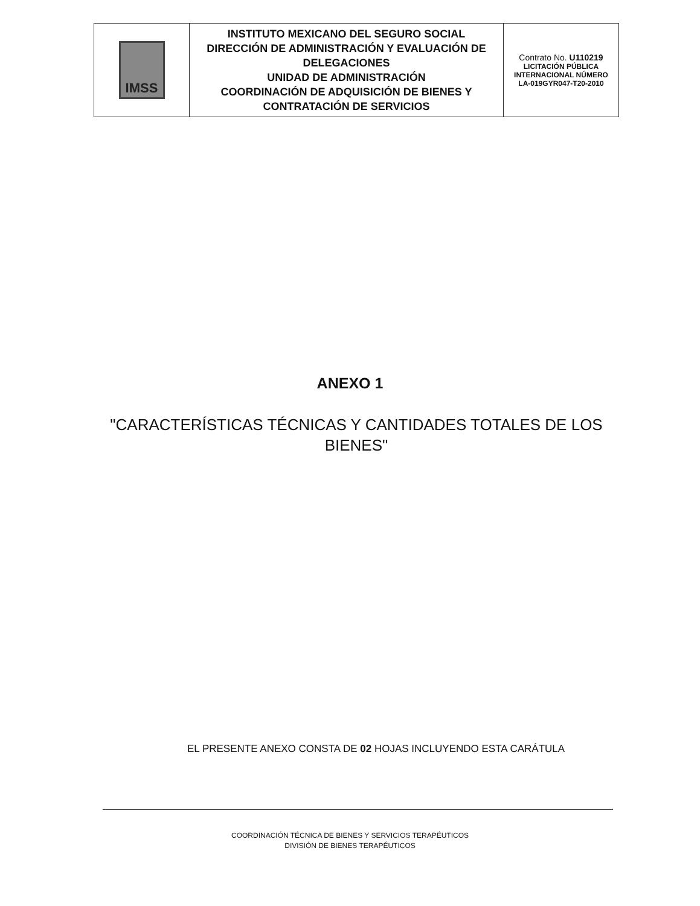| IMSS | INSTITUTO MEXICANO DEL SEGURO SOCIAL DIRECCIÓN DE ADMINISTRACIÓN Y EVALUACIÓN DE DELEGACIONES UNIDAD DE ADMINISTRACIÓN COORDINACIÓN DE ADQUISICIÓN DE BIENES Y CONTRATACIÓN DE SERVICIOS | Contrato No. U110219 LICITACIÓN PÚBLICA INTERNACIONAL NÚMERO LA-019GYR047-T20-2010 |
ANEXO 1
"CARACTERÍSTICAS TÉCNICAS Y CANTIDADES TOTALES DE LOS BIENES"
EL PRESENTE ANEXO CONSTA DE 02 HOJAS INCLUYENDO ESTA CARÁTULA
COORDINACIÓN TÉCNICA DE BIENES Y SERVICIOS TERAPÉUTICOS
DIVISIÓN DE BIENES TERAPÉUTICOS